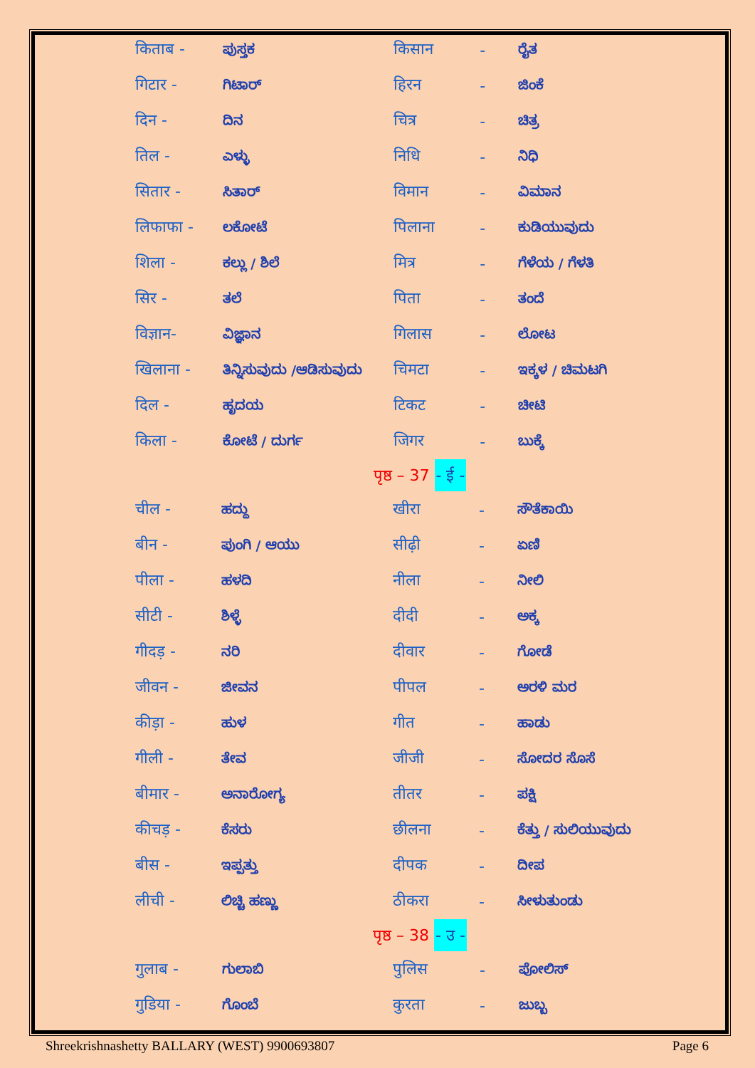| किताब - | ಪುಸ್ತಕ | किसान | - | ರೈತ |
| गिटार - | ಗಿಟಾರ್ | हिरन | - | ಜಿಂಕೆ |
| दिन - | ದಿನ | चित्र | - | ಚಿತ್ರ |
| तिल - | ಎಳ್ಳು | निधि | - | ನಿಧಿ |
| सितार - | ಸಿತಾರ್ | विमान | - | ವಿಮಾನ |
| लिफाफा - | ಲಕೋಟೆ | पिलाना | - | ಕುಡಿಯುವುದು |
| शिला - | ಕಲ್ಲು / ಶಿಲೆ | मित्र | - | ಗೆಳೆಯ / ಗೆಳತಿ |
| सिर - | ತಲೆ | पिता | - | ತಂದೆ |
| विज्ञान- | ವಿಜ್ಞಾನ | गिलास | - | ಲೋಟ |
| खिलाना - | ತಿನ್ನಿಸುವುದು /ಆಡಿಸುವುದು | चिमटा | - | ಇಕ್ಕಳ / ಚಿಮಟಗಿ |
| दिल - | ಹೃದಯ | टिकट | - | ಚೀಟಿ |
| किला - | ಕೋಟೆ / ದುರ್ಗ | जिगर | - | ಬುಕ್ಕೆ |
पृष्ठ – 37 - ई -
| चील - | ಹದ್ದು | खीरा | - | ಸೌತೆಕಾಯಿ |
| बीन - | ಪುಂಗಿ / ಆಯು | सीढ़ी | - | ಏಣಿ |
| पीला - | ಹಳದಿ | नीला | - | ನೀಲಿ |
| सीटी - | ಶಿಳ್ಳೆ | दीदी | - | ಅಕ್ಕ |
| गीदड़ - | ನರಿ | दीवार | - | ಗೋಡೆ |
| जीवन - | ಜೀವನ | पीपल | - | ಅರಳಿ ಮರ |
| कीड़ा - | ಹುಳ | गीत | - | ಹಾಡು |
| गीली - | ತೇವ | जीजी | - | ಸೋದರ ಸೊಸೆ |
| बीमार - | ಅನಾರೋಗ್ಯ | तीतर | - | ಪಕ್ಷಿ |
| कीचड़ - | ಕೆಸರು | छीलना | - | ಕೆತ್ತು / ಸುಲಿಯುವುದು |
| बीस - | ಇಪ್ಪತ್ತು | दीपक | - | ದೀಪ |
| लीची - | ಲಿಚ್ಚಿ ಹಣ್ಣು | ठीकरा | - | ಸೀಳುತುಂಡು |
पृष्ठ – 38 - उ -
| गुलाब - | ಗುಲಾಬಿ | पुलिस | - | ಪೋಲಿಸ್ |
| गुडिया - | ಗೊಂಬೆ | कुरता | - | ಜುಬ್ಬ |
Shreekrishnashetty BALLARY (WEST) 9900693807 Page 6